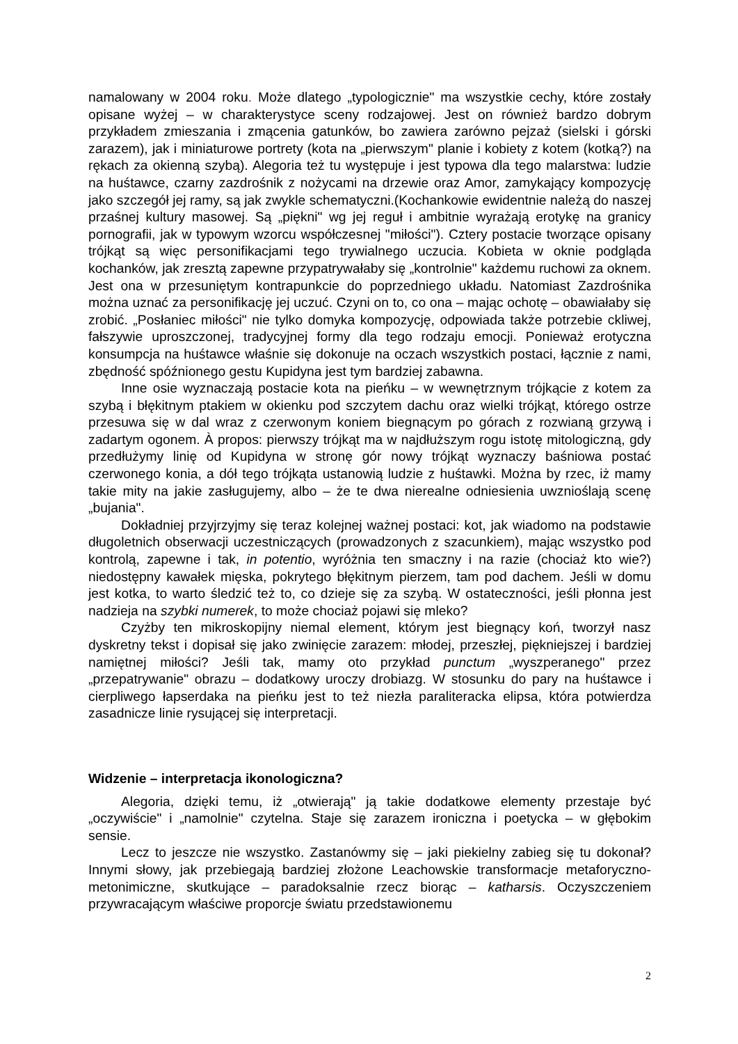namalowany w 2004 roku. Może dlatego „typologicznie" ma wszystkie cechy, które zostały opisane wyżej – w charakterystyce sceny rodzajowej. Jest on również bardzo dobrym przykładem zmieszania i zmącenia gatunków, bo zawiera zarówno pejzaż (sielski i górski zarazem), jak i miniaturowe portrety (kota na „pierwszym" planie i kobiety z kotem (kotką?) na rękach za okienną szybą). Alegoria też tu występuje i jest typowa dla tego malarstwa: ludzie na huśtawce, czarny zazdrośnik z nożycami na drzewie oraz Amor, zamykający kompozycję jako szczegół jej ramy, są jak zwykle schematyczni.(Kochankowie ewidentnie należą do naszej przaśnej kultury masowej. Są „piękni" wg jej reguł i ambitnie wyrażają erotykę na granicy pornografii, jak w typowym wzorcu współczesnej "miłości"). Cztery postacie tworzące opisany trójkąt są więc personifikacjami tego trywialnego uczucia. Kobieta w oknie podgląda kochanków, jak zresztą zapewne przypatrywałaby się „kontrolnie" każdemu ruchowi za oknem. Jest ona w przesuniętym kontrapunkcie do poprzedniego układu. Natomiast Zazdrośnika można uznać za personifikację jej uczuć. Czyni on to, co ona – mając ochotę – obawiałaby się zrobić. „Posłaniec miłości" nie tylko domyka kompozycję, odpowiada także potrzebie ckliwej, fałszywie uproszczonej, tradycyjnej formy dla tego rodzaju emocji. Ponieważ erotyczna konsumpcja na huśtawce właśnie się dokonuje na oczach wszystkich postaci, łącznie z nami, zbędność spóźnionego gestu Kupidyna jest tym bardziej zabawna.
Inne osie wyznaczają postacie kota na pieńku – w wewnętrznym trójkącie z kotem za szybą i błękitnym ptakiem w okienku pod szczytem dachu oraz wielki trójkąt, którego ostrze przesuwa się w dal wraz z czerwonym koniem biegnącym po górach z rozwianą grzywą i zadartym ogonem. À propos: pierwszy trójkąt ma w najdłuższym rogu istotę mitologiczną, gdy przedłużymy linię od Kupidyna w stronę gór nowy trójkąt wyznaczy baśniowa postać czerwonego konia, a dół tego trójkąta ustanowią ludzie z huśtawki. Można by rzec, iż mamy takie mity na jakie zasługujemy, albo – że te dwa nierealne odniesienia uwznioślają scenę „bujania".
Dokładniej przyjrzyjmy się teraz kolejnej ważnej postaci: kot, jak wiadomo na podstawie długoletnich obserwacji uczestniczących (prowadzonych z szacunkiem), mając wszystko pod kontrolą, zapewne i tak, in potentio, wyróżnia ten smaczny i na razie (chociaż kto wie?) niedostępny kawałek mięska, pokrytego błękitnym pierzem, tam pod dachem. Jeśli w domu jest kotka, to warto śledzić też to, co dzieje się za szybą. W ostateczności, jeśli płonna jest nadzieja na szybki numerek, to może chociaż pojawi się mleko?
Czyżby ten mikroskopijny niemal element, którym jest biegnący koń, tworzył nasz dyskretny tekst i dopisał się jako zwinięcie zarazem: młodej, przeszłej, piękniejszej i bardziej namiętnej miłości? Jeśli tak, mamy oto przykład punctum „wyszperanego" przez „przepatrywanie" obrazu – dodatkowy uroczy drobiazg. W stosunku do pary na huśtawce i cierpliwego łapserdaka na pieńku jest to też niezła paraliteracka elipsa, która potwierdza zasadnicze linie rysującej się interpretacji.
Widzenie – interpretacja ikonologiczna?
Alegoria, dzięki temu, iż „otwierają" ją takie dodatkowe elementy przestaje być „oczywiście" i „namolnie" czytelna. Staje się zarazem ironiczna i poetycka – w głębokim sensie.
Lecz to jeszcze nie wszystko. Zastanówmy się – jaki piekielny zabieg się tu dokonał? Innymi słowy, jak przebiegają bardziej złożone Leachowskie transformacje metaforyczno-metonimiczne, skutkujące – paradoksalnie rzecz biorąc – katharsis. Oczyszczeniem przywracającym właściwe proporcje światu przedstawionemu
2